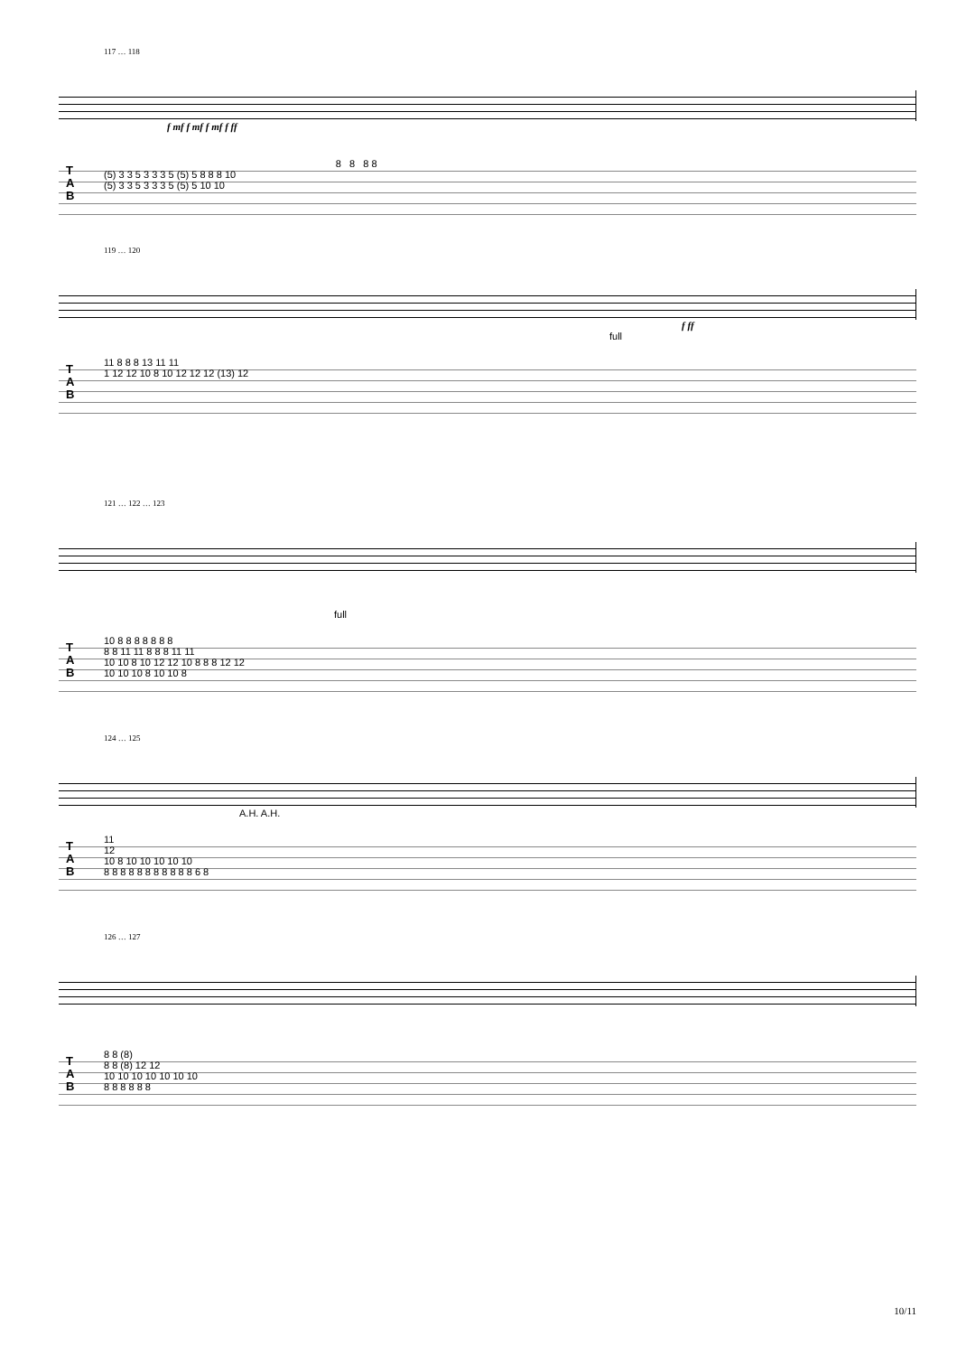117 … 118
f mf f mf f mf f ff
T
A
B
8 8 8 8
(5) 3 3 5 3 3 3 5 (5) 5 8 8 8 10
(5) 3 3 5 3 3 3 5 (5) 5 10 10
119 … 120
f ff
full
T
A
B
11 8 8 8 13 11 11
1 12 12 10 8 10 12 12 12 (13) 12
121 … 122 … 123
full
T
A
B
10 8 8 8 8 8 8 8
8 8 11 11 8 8 8 11 11
10 10 8 10 12 12 10 8 8 8 12 12
10 10 10 8 10 10 8
124 … 125
A.H. A.H.
T
A
B
11
12
10 8 10 10 10 10 10
8 8 8 8 8 8 8 8 8 8 8 6 8
126 … 127
T
A
B
8 8 (8)
8 8 (8) 12 12
10 10 10 10 10 10 10
8 8 8 8 8 8
10/11